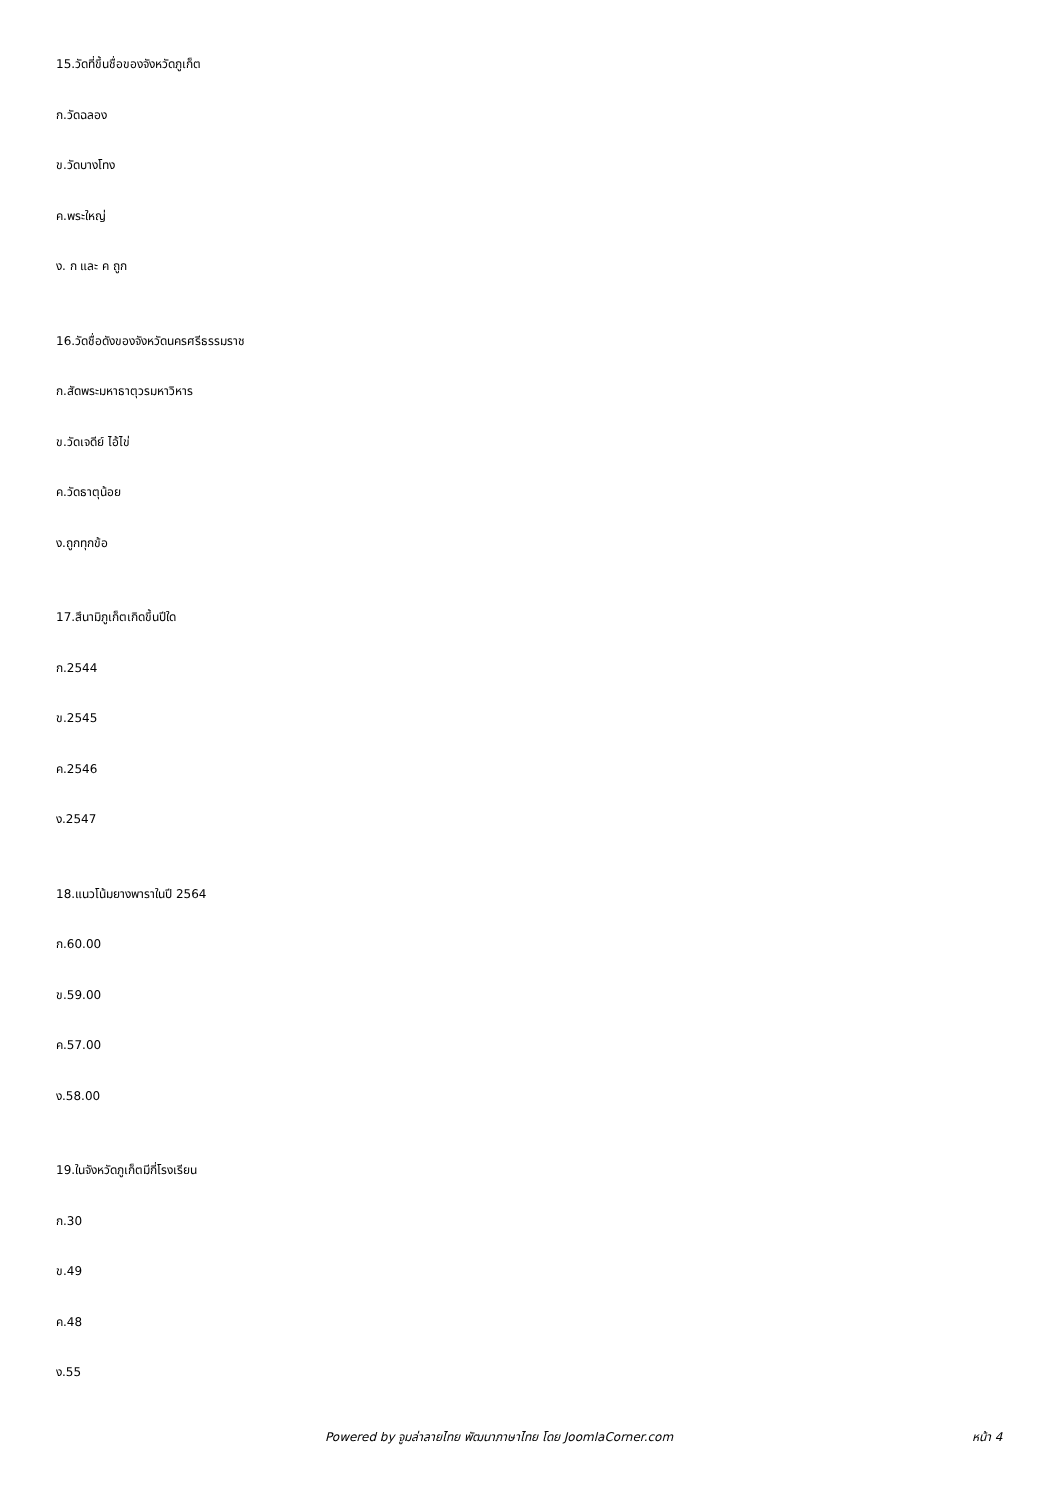15.วัดที่ขึ้นชื่อของจังหวัดภูเก็ต
ก.วัดฉลอง
ข.วัดบางโทง
ค.พระใหญ่
ง. ก และ ค ถูก
16.วัดชื่อดังของจังหวัดนครศรีธรรมราช
ก.สัดพระมหาธาตุวรมหาวิหาร
ข.วัดเจดีย์ ไอ้ไข่
ค.วัดธาตุน้อย
ง.ถูกทุกข้อ
17.สึนามิภูเก็ตเกิดขึ้นปีใด
ก.2544
ข.2545
ค.2546
ง.2547
18.แนวโน้มยางพาราในปี 2564
ก.60.00
ข.59.00
ค.57.00
ง.58.00
19.ในจังหวัดภูเก็ตมีกี่โรงเรียน
ก.30
ข.49
ค.48
ง.55
Powered by จูมล่าลายไทย พัฒนาภาษาไทย โดย JoomlaCorner.com หน้า 4